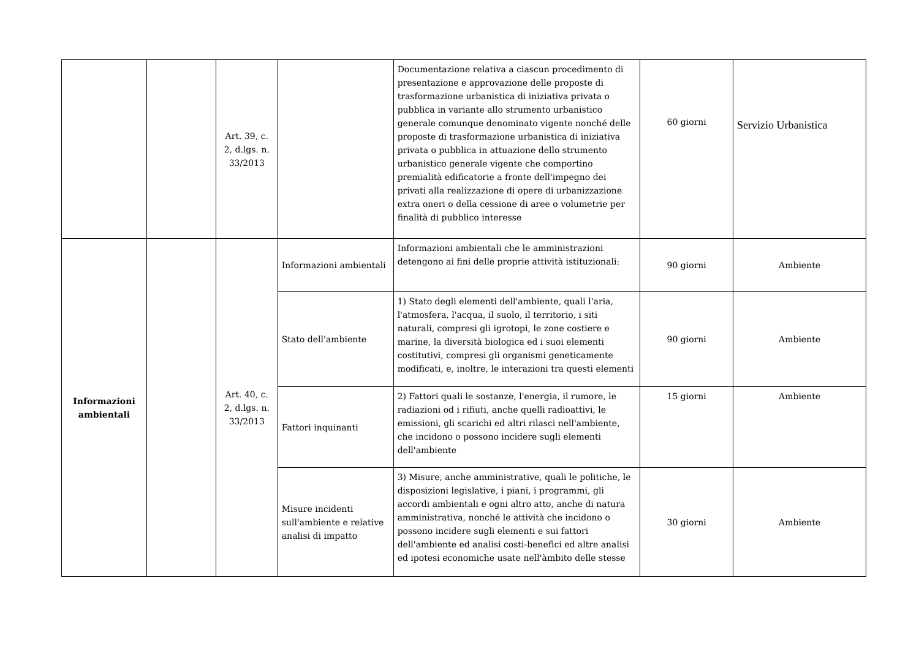| | | Art. 39, c. 2, d.lgs. n. 33/2013 | | Documentazione relativa a ciascun procedimento di presentazione e approvazione delle proposte di trasformazione urbanistica di iniziativa privata o pubblica in variante allo strumento urbanistico generale comunque denominato vigente nonché delle proposte di trasformazione urbanistica di iniziativa privata o pubblica in attuazione dello strumento urbanistico generale vigente che comportino premialità edificatorie a fronte dell'impegno dei privati alla realizzazione di opere di urbanizzazione extra oneri o della cessione di aree o volumetrie per finalità di pubblico interesse | 60 giorni | Servizio Urbanistica |
| Informazioni ambientali | | Art. 40, c. 2, d.lgs. n. 33/2013 | Informazioni ambientali | Informazioni ambientali che le amministrazioni detengono ai fini delle proprie attività istituzionali: | 90 giorni | Ambiente |
| | | | Stato dell'ambiente | 1) Stato degli elementi dell'ambiente, quali l'aria, l'atmosfera, l'acqua, il suolo, il territorio, i siti naturali, compresi gli igrotopi, le zone costiere e marine, la diversità biologica ed i suoi elementi costitutivi, compresi gli organismi geneticamente modificati, e, inoltre, le interazioni tra questi elementi | 90 giorni | Ambiente |
| | | | Fattori inquinanti | 2) Fattori quali le sostanze, l'energia, il rumore, le radiazioni od i rifiuti, anche quelli radioattivi, le emissioni, gli scarichi ed altri rilasci nell'ambiente, che incidono o possono incidere sugli elementi dell'ambiente | 15 giorni | Ambiente |
| | | | Misure incidenti sull'ambiente e relative analisi di impatto | 3) Misure, anche amministrative, quali le politiche, le disposizioni legislative, i piani, i programmi, gli accordi ambientali e ogni altro atto, anche di natura amministrativa, nonché le attività che incidono o possono incidere sugli elementi e sui fattori dell'ambiente ed analisi costi-benefìci ed altre analisi ed ipotesi economiche usate nell'àmbito delle stesse | 30 giorni | Ambiente |